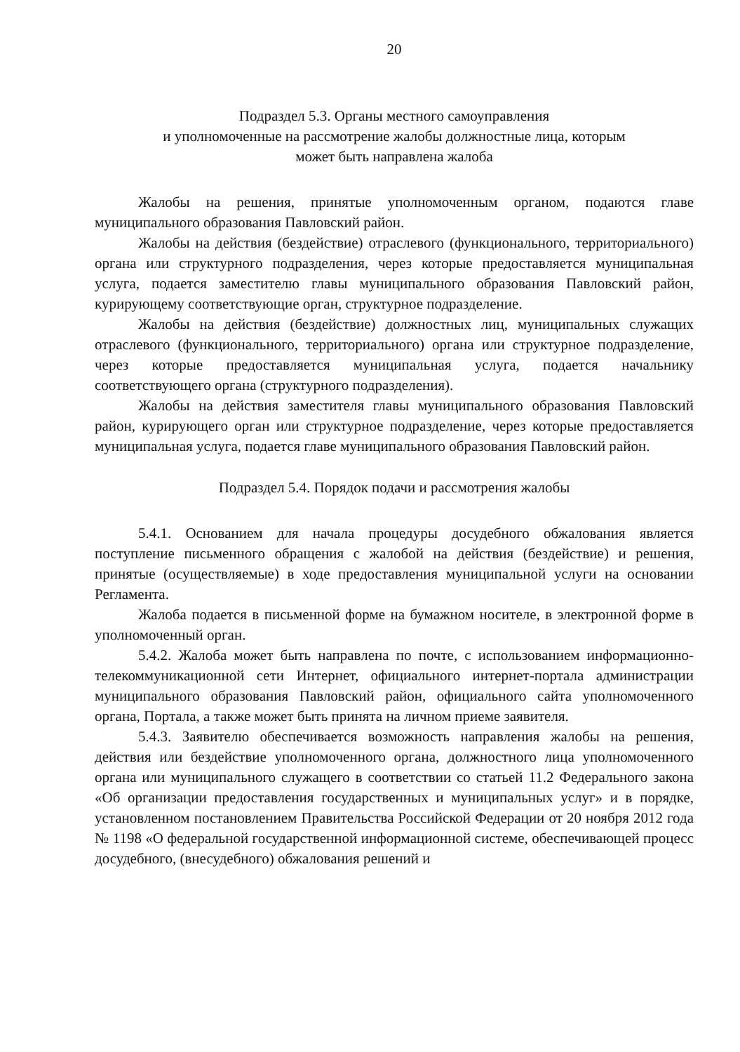20
Подраздел 5.3. Органы местного самоуправления
и уполномоченные на рассмотрение жалобы должностные лица, которым
может быть направлена жалоба
Жалобы на решения, принятые уполномоченным органом, подаются главе муниципального образования Павловский район.
Жалобы на действия (бездействие) отраслевого (функционального, территориального) органа или структурного подразделения, через которые предоставляется муниципальная услуга, подается заместителю главы муниципального образования Павловский район, курирующему соответствующие орган, структурное подразделение.
Жалобы на действия (бездействие) должностных лиц, муниципальных служащих отраслевого (функционального, территориального) органа или структурное подразделение, через которые предоставляется муниципальная услуга, подается начальнику соответствующего органа (структурного подразделения).
Жалобы на действия заместителя главы муниципального образования Павловский район, курирующего орган или структурное подразделение, через которые предоставляется муниципальная услуга, подается главе муниципального образования Павловский район.
Подраздел 5.4. Порядок подачи и рассмотрения жалобы
5.4.1. Основанием для начала процедуры досудебного обжалования является поступление письменного обращения с жалобой на действия (бездействие) и решения, принятые (осуществляемые) в ходе предоставления муниципальной услуги на основании Регламента.
Жалоба подается в письменной форме на бумажном носителе, в электронной форме в уполномоченный орган.
5.4.2. Жалоба может быть направлена по почте, с использованием информационно-телекоммуникационной сети Интернет, официального интернет-портала администрации муниципального образования Павловский район, официального сайта уполномоченного органа, Портала, а также может быть принята на личном приеме заявителя.
5.4.3. Заявителю обеспечивается возможность направления жалобы на решения, действия или бездействие уполномоченного органа, должностного лица уполномоченного органа или муниципального служащего в соответствии со статьей 11.2 Федерального закона «Об организации предоставления государственных и муниципальных услуг» и в порядке, установленном постановлением Правительства Российской Федерации от 20 ноября 2012 года № 1198 «О федеральной государственной информационной системе, обеспечивающей процесс досудебного, (внесудебного) обжалования решений и